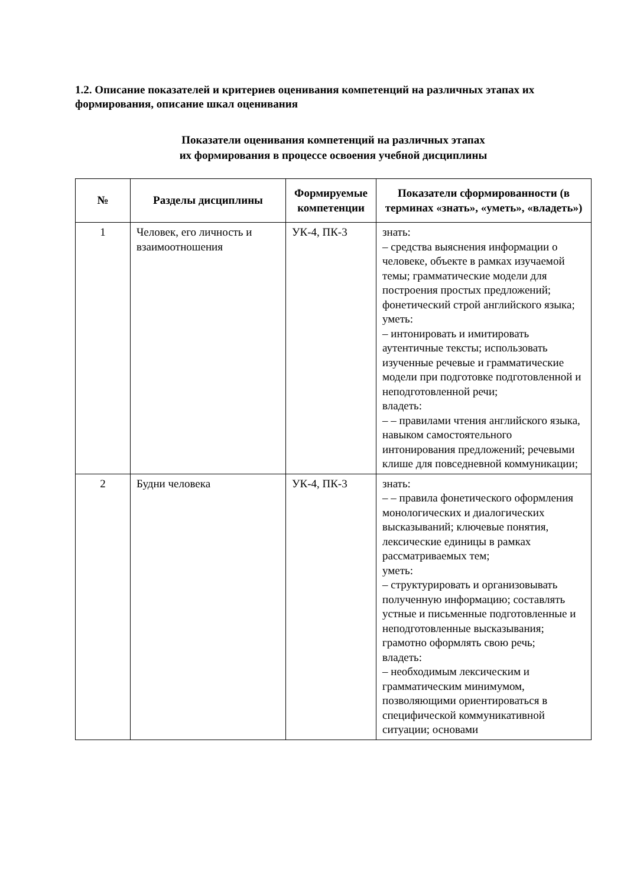1.2. Описание показателей и критериев оценивания компетенций на различных этапах их формирования, описание шкал оценивания
Показатели оценивания компетенций на различных этапах
их формирования в процессе освоения учебной дисциплины
| № | Разделы дисциплины | Формируемые компетенции | Показатели сформированности (в терминах «знать», «уметь», «владеть») |
| --- | --- | --- | --- |
| 1 | Человек, его личность и взаимоотношения | УК-4, ПК-3 | знать: – средства выяснения информации о человеке, объекте в рамках изучаемой темы; грамматические модели для построения простых предложений; фонетический строй английского языка; уметь: – интонировать и имитировать аутентичные тексты; использовать изученные речевые и грамматические модели при подготовке подготовленной и неподготовленной речи; владеть: – – правилами чтения английского языка, навыком самостоятельного интонирования предложений; речевыми клише для повседневной коммуникации; |
| 2 | Будни человека | УК-4, ПК-3 | знать: – – правила фонетического оформления монологических и диалогических высказываний; ключевые понятия, лексические единицы в рамках рассматриваемых тем; уметь: – структурировать и организовывать полученную информацию; составлять устные и письменные подготовленные и неподготовленные высказывания; грамотно оформлять свою речь; владеть: – необходимым лексическим и грамматическим минимумом, позволяющими ориентироваться в специфической коммуникативной ситуации; основами |